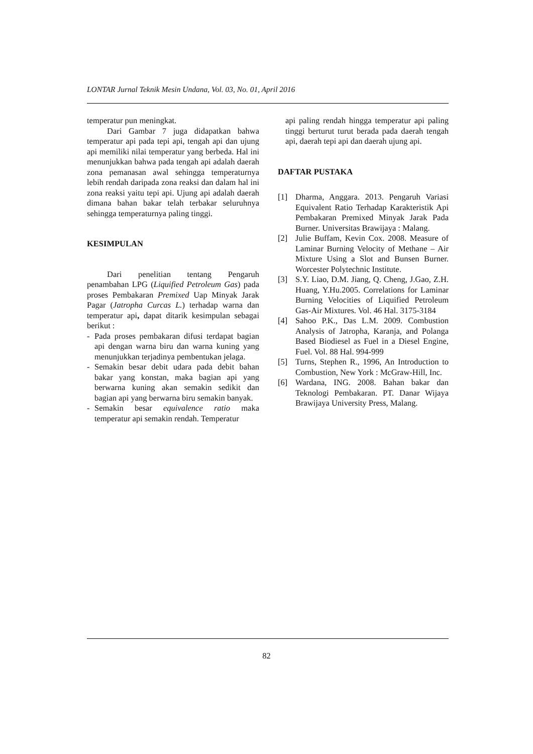LONTAR Jurnal Teknik Mesin Undana, Vol. 03, No. 01, April 2016
temperatur pun meningkat.
Dari Gambar 7 juga didapatkan bahwa temperatur api pada tepi api, tengah api dan ujung api memiliki nilai temperatur yang berbeda. Hal ini menunjukkan bahwa pada tengah api adalah daerah zona pemanasan awal sehingga temperaturnya lebih rendah daripada zona reaksi dan dalam hal ini zona reaksi yaitu tepi api. Ujung api adalah daerah dimana bahan bakar telah terbakar seluruhnya sehingga temperaturnya paling tinggi.
KESIMPULAN
Dari penelitian tentang Pengaruh penambahan LPG (Liquified Petroleum Gas) pada proses Pembakaran Premixed Uap Minyak Jarak Pagar (Jatropha Curcas L.) terhadap warna dan temperatur api, dapat ditarik kesimpulan sebagai berikut :
- Pada proses pembakaran difusi terdapat bagian api dengan warna biru dan warna kuning yang menunjukkan terjadinya pembentukan jelaga.
- Semakin besar debit udara pada debit bahan bakar yang konstan, maka bagian api yang berwarna kuning akan semakin sedikit dan bagian api yang berwarna biru semakin banyak.
- Semakin besar equivalence ratio maka temperatur api semakin rendah. Temperatur
api paling rendah hingga temperatur api paling tinggi berturut turut berada pada daerah tengah api, daerah tepi api dan daerah ujung api.
DAFTAR PUSTAKA
[1] Dharma, Anggara. 2013. Pengaruh Variasi Equivalent Ratio Terhadap Karakteristik Api Pembakaran Premixed Minyak Jarak Pada Burner. Universitas Brawijaya : Malang.
[2] Julie Buffam, Kevin Cox. 2008. Measure of Laminar Burning Velocity of Methane – Air Mixture Using a Slot and Bunsen Burner. Worcester Polytechnic Institute.
[3] S.Y. Liao, D.M. Jiang, Q. Cheng, J.Gao, Z.H. Huang, Y.Hu.2005. Correlations for Laminar Burning Velocities of Liquified Petroleum Gas-Air Mixtures. Vol. 46 Hal. 3175-3184
[4] Sahoo P.K., Das L.M. 2009. Combustion Analysis of Jatropha, Karanja, and Polanga Based Biodiesel as Fuel in a Diesel Engine, Fuel. Vol. 88 Hal. 994-999
[5] Turns, Stephen R., 1996, An Introduction to Combustion, New York : McGraw-Hill, Inc.
[6] Wardana, ING. 2008. Bahan bakar dan Teknologi Pembakaran. PT. Danar Wijaya Brawijaya University Press, Malang.
82